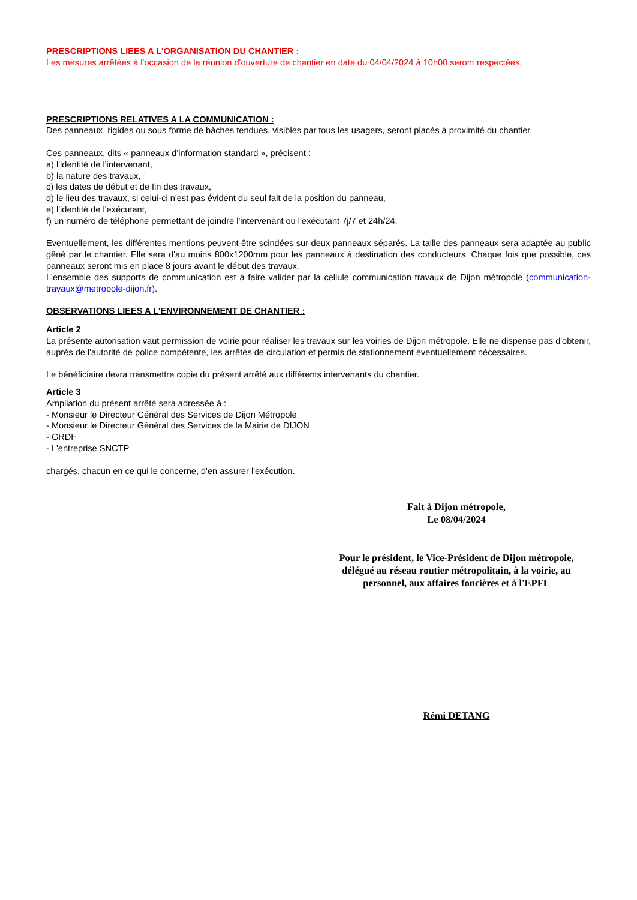PRESCRIPTIONS LIEES A L'ORGANISATION DU CHANTIER :
Les mesures arrêtées à l'occasion de la réunion d'ouverture de chantier en date du 04/04/2024 à 10h00 seront respectées.
PRESCRIPTIONS RELATIVES A LA COMMUNICATION :
Des panneaux, rigides ou sous forme de bâches tendues, visibles par tous les usagers, seront placés à proximité du chantier.
Ces panneaux, dits « panneaux d'information standard », précisent :
a) l'identité de l'intervenant,
b) la nature des travaux,
c) les dates de début et de fin des travaux,
d) le lieu des travaux, si celui-ci n'est pas évident du seul fait de la position du panneau,
e) l'identité de l'exécutant,
f) un numéro de téléphone permettant de joindre l'intervenant ou l'exécutant 7j/7 et 24h/24.
Eventuellement, les différentes mentions peuvent être scindées sur deux panneaux séparés. La taille des panneaux sera adaptée au public gêné par le chantier. Elle sera d'au moins 800x1200mm pour les panneaux à destination des conducteurs. Chaque fois que possible, ces panneaux seront mis en place 8 jours avant le début des travaux.
L'ensemble des supports de communication est à faire valider par la cellule communication travaux de Dijon métropole (communication-travaux@metropole-dijon.fr).
OBSERVATIONS LIEES A L'ENVIRONNEMENT DE CHANTIER :
Article 2
La présente autorisation vaut permission de voirie pour réaliser les travaux sur les voiries de Dijon métropole. Elle ne dispense pas d'obtenir, auprès de l'autorité de police compétente, les arrêtés de circulation et permis de stationnement éventuellement nécessaires.
Le bénéficiaire devra transmettre copie du présent arrêté aux différents intervenants du chantier.
Article 3
Ampliation du présent arrêté sera adressée à :
- Monsieur le Directeur Général des Services de Dijon Métropole
- Monsieur le Directeur Général des Services de la Mairie de DIJON
- GRDF
- L'entreprise SNCTP
chargés, chacun en ce qui le concerne, d'en assurer l'exécution.
Fait à Dijon métropole,
Le 08/04/2024
Pour le président, le Vice-Président de Dijon métropole,
délégué au réseau routier métropolitain, à la voirie, au
personnel, aux affaires foncières et à l'EPFL
Rémi DETANG